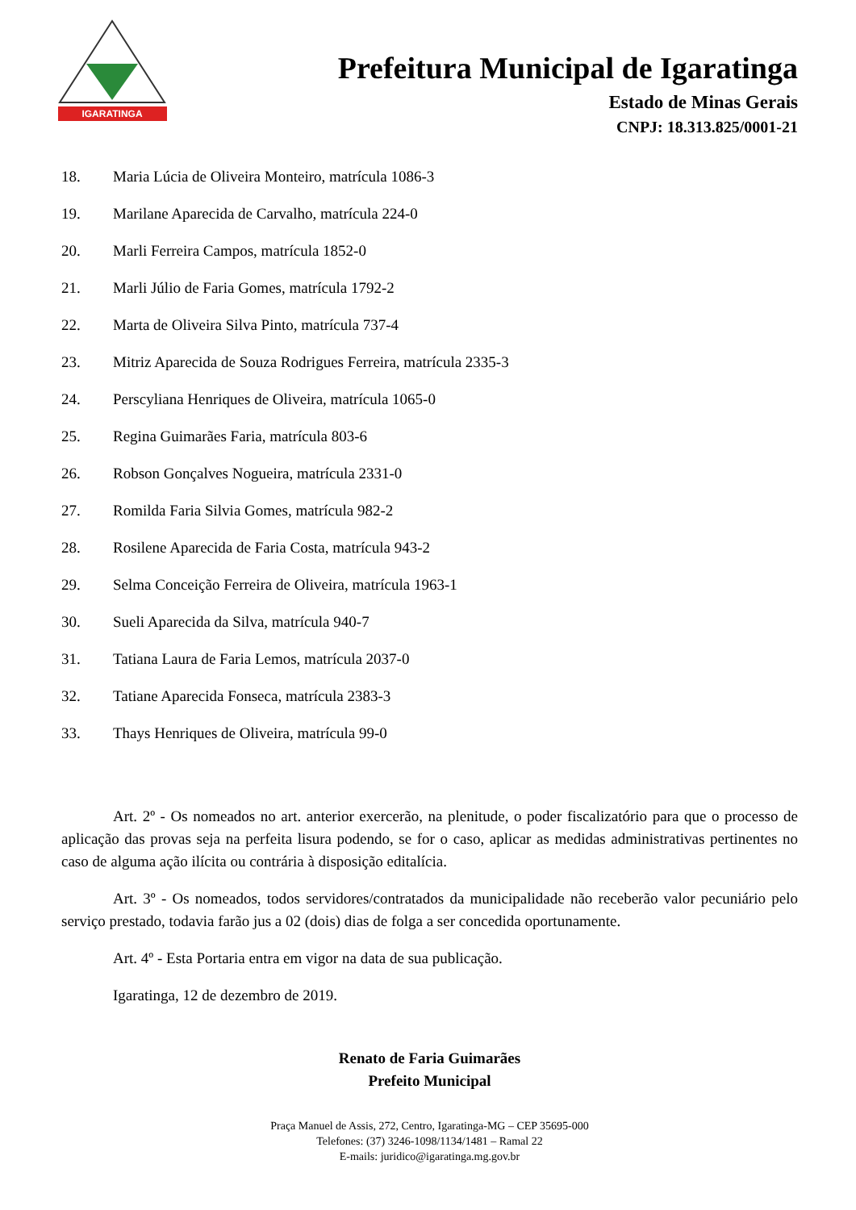IGARATINGA
Prefeitura Municipal de Igaratinga
Estado de Minas Gerais
CNPJ: 18.313.825/0001-21
18. Maria Lúcia de Oliveira Monteiro, matrícula 1086-3
19. Marilane Aparecida de Carvalho, matrícula 224-0
20. Marli Ferreira Campos, matrícula 1852-0
21. Marli Júlio de Faria Gomes, matrícula 1792-2
22. Marta de Oliveira Silva Pinto, matrícula 737-4
23. Mitriz Aparecida de Souza Rodrigues Ferreira, matrícula 2335-3
24. Perscyliana Henriques de Oliveira, matrícula 1065-0
25. Regina Guimarães Faria, matrícula 803-6
26. Robson Gonçalves Nogueira, matrícula 2331-0
27. Romilda Faria Silvia Gomes, matrícula 982-2
28. Rosilene Aparecida de Faria Costa, matrícula 943-2
29. Selma Conceição Ferreira de Oliveira, matrícula 1963-1
30. Sueli Aparecida da Silva, matrícula 940-7
31. Tatiana Laura de Faria Lemos, matrícula 2037-0
32. Tatiane Aparecida Fonseca, matrícula 2383-3
33. Thays Henriques de Oliveira, matrícula 99-0
Art. 2º - Os nomeados no art. anterior exercerão, na plenitude, o poder fiscalizatório para que o processo de aplicação das provas seja na perfeita lisura podendo, se for o caso, aplicar as medidas administrativas pertinentes no caso de alguma ação ilícita ou contrária à disposição editalícia.
Art. 3º - Os nomeados, todos servidores/contratados da municipalidade não receberão valor pecuniário pelo serviço prestado, todavia farão jus a 02 (dois) dias de folga a ser concedida oportunamente.
Art. 4º - Esta Portaria entra em vigor na data de sua publicação.
Igaratinga, 12 de dezembro de 2019.
Renato de Faria Guimarães
Prefeito Municipal
Praça Manuel de Assis, 272, Centro, Igaratinga-MG – CEP 35695-000
Telefones: (37) 3246-1098/1134/1481 – Ramal 22
E-mails: juridico@igaratinga.mg.gov.br